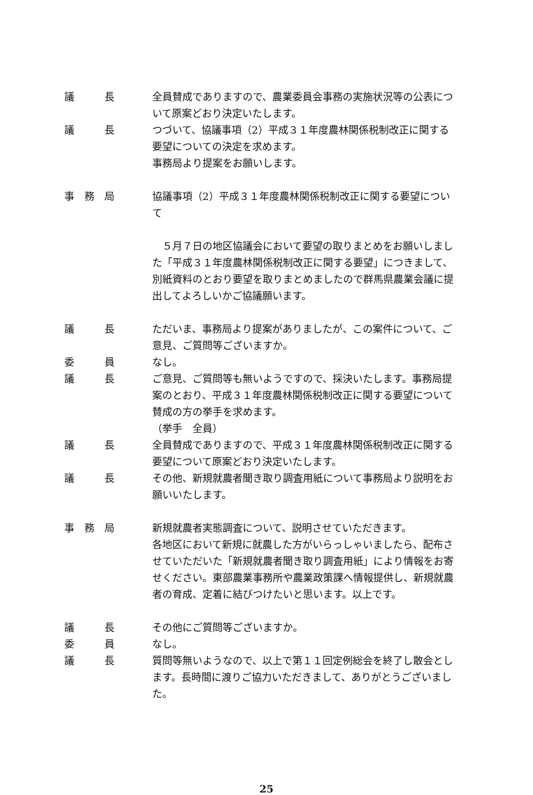議　　　長 全員賛成でありますので、農業委員会事務の実施状況等の公表について原案どおり決定いたします。
議　　　長 つづいて、協議事項（2）平成３１年度農林関係税制改正に関する要望についての決定を求めます。
事務局より提案をお願いします。
事　務　局 協議事項（2）平成３１年度農林関係税制改正に関する要望について
　５月７日の地区協議会において要望の取りまとめをお願いしました「平成３１年度農林関係税制改正に関する要望」につきまして、別紙資料のとおり要望を取りまとめましたので群馬県農業会議に提出してよろしいかご協議願います。
議　　　長 ただいま、事務局より提案がありましたが、この案件について、ご意見、ご質問等ございますか。
委　　　員 なし。
議　　　長 ご意見、ご質問等も無いようですので、採決いたします。事務局提案のとおり、平成３１年度農林関係税制改正に関する要望について賛成の方の挙手を求めます。
（挙手　全員）
議　　　長 全員賛成でありますので、平成３１年度農林関係税制改正に関する要望について原案どおり決定いたします。
議　　　長 その他、新規就農者聞き取り調査用紙について事務局より説明をお願いいたします。
事　務　局 新規就農者実態調査について、説明させていただきます。
各地区において新規に就農した方がいらっしゃいましたら、配布させていただいた「新規就農者聞き取り調査用紙」により情報をお寄せください。東部農業事務所や農業政策課へ情報提供し、新規就農者の育成、定着に結びつけたいと思います。以上です。
議　　　長 その他にご質問等ございますか。
委　　　員 なし。
議　　　長 質問等無いようなので、以上で第１１回定例総会を終了し散会とします。長時間に渡りご協力いただきまして、ありがとうございました。
25